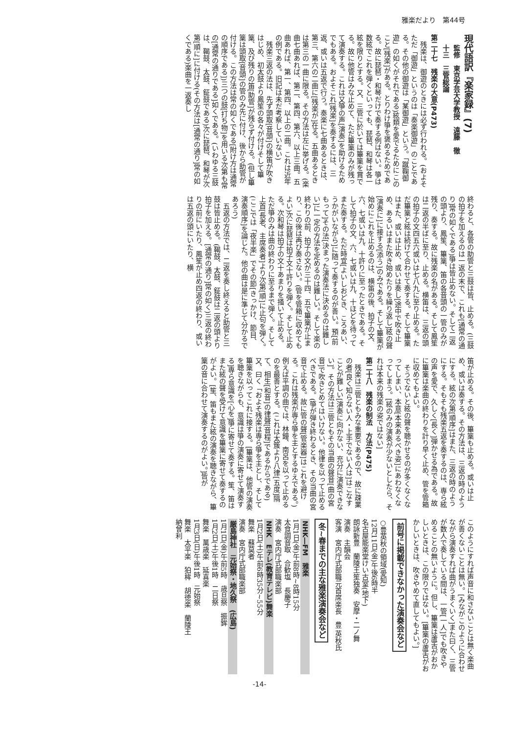雅楽だより　第44号
現代語訳『楽家録』(7)
監修　東京学芸大学教授　遠藤　徹
十三　三管総論
第二十七　残楽の大意(P473)
残楽は、御遊のときには必ず行われる。(およそただ「御遊」というのは「奏楽御遊」のことである。その他の御遊は「某御遊」という。「蹴鞠御遊」の如くがそれである)絃類を愛でるためにこのこと[残楽]がある。とりわけ箏を褒めるためである。故に琵琶・和琴だけで奏する例はない。箏は数絃でこれを弾くといっても、琵琶、和琴は各一絃を限りとする。又、三管に於いては篳篥を賞でる。故に他管はみな止めて、ただ篳篥のみが残って演奏する。これは又箏の声[演奏]を助けるためでもある。およそこれ[残楽]を奏するには、三返、或いは五返で行う。奏楽に七曲あるときは、第三、第六の二曲に[残楽が]在る。五曲あるときは第三の一曲に限る。その方法は左に挙げる。(楽曲七曲あれば、第二、第四、第六、以上三曲。五曲あれば、第一、第四、以上の二曲。これは近年の例である。旧記は未だ考察していない)
残楽三返の法は、先ず頭取[音頭]の横笛が吹きはじめ、初太鼓より鳳笙の各々が付けそして篳篥、及び残りの笛[助管]が残らず付ける。(但し篳篥は頭取[音頭]の管のみ先に付け、後から助管が付ける。この方法は常の如くである[附け方は通常の順序である])三つの鼓[打ち物]を用いる次第も常の[通常の通りである]如くである。(いわゆる三鼓は、鞨鼓、太鼓、鉦鼓である)次に琵琶、和琴が次第[順に]に付ける(その方法は[通常の通り]常の如くである)楽曲を一返奏し
終わると、各管の助管と三鼓は皆、止める。(三鼓の拍子を加えるのは一返の末で、これも[通常の通り]常の如くである)箏は皆止めない。そして二返の頭より、鳳笙、篳篥、笛の各音頭の一管のみが残り、奏する。故に残楽の名がある。そして鳳笙は二返の半ばに至り、止める。横笛は、三返の頭の拍子の文四五六或いは七八九に至り止める。ただ篳篥と絃は続けて合わせて奏する。そして篳篥はまた、或いは止め、或いは奏し[途中で吹き止め、あるいはまた吹き始めたりを繰り返し]絃の聲[演奏に]に接する[添う]のみである。そして篳篥が始めにこれを止めるのは、横笛の後、拍子の文、六、七或いは九、十許りに至ったときである。そして拍子の文、六、七或いは九、十ほどを待ってまた奏する。ただ時宜[よいしおどき、ころあい、うかがいながら]に随って奏するのが善い。預[前もって]その法[決まった演奏法に決めるのは難しい]に一定の方法を定めるのは難しい。そして楽の終わりの前、拍子の文が三十四、五で篳篥が止まり、この後は再び奏さない。(管を管箱に収めてもよい)次に琵琶は拍子文十許りを弾く。そして止める。次和琴は拍子の文十あまりを掻いて止める。ただ箏のみは曲の終わりに至るまで弾く。そして上首[長老、主席奏者]より次第[順]に止句を弾く。(ここでは「夜半楽」でその節[きっかけ、節目、演奏順序]を論じた。他の曲は是に準じて分かるであろう)
五返の方法では、二返を奏し終えると助管と三鼓は皆止める。(鞨鼓、太鼓、鉦鼓は二返の頭より拍子を加える。[通常の通り]常の如く)三返の終わりの前にいたり、鳳笙が止め四返の終わり、或いは五返の頭にいたり、横
笛が止める。その後、篳篥も止める。或いは止め、或いは奏する。その方法は、三返の時のようにする。絃の次第[順序]はまた、三返の時のようにする。そもそも残楽五返を奏するのは、専ら絃の声を愛で、久しく[長く]弾かせる為である。故に篳篥は楽曲の終わりを計り早く止め、管を管箱に収めてもよい。
そうでないと絃の聲を聴かせるのが多くなくなってしまい、本意[本来あるべき姿]にあわなくなってしまう。[絃のみの演奏が少ないとしたら、それは本来の残楽の姿ではない]
第二十八　残楽の制法　方法(P475)
残楽は三管ともみな重要であるので、故に疎業の者[良く知らない人・上手でない人は]はこなすことが難しい[演奏に向かない、充分に演奏できない]。その方法は三管ともその当曲の聲音[曲の宮音]で吹きとめてはいけない。他律を以って止めるべきである。(箏が弾き終わるとき、その当曲の宮音で止める。故に管の聲[管楽器]はこれを避ける。これは残楽が専ら箏を主とするゆえである。)例えば平調の曲では、林鐘、南呂を以って止めるのを最善とする。(これは太簇より八律[五度]隔て、相生[和音]の律聲[音程]であるからである)又、曰く「およそ残楽は専ら箏を主とし、そして篳篥を以ってこれに接する。[篳篥は、他管の演奏を聴きながらも、意識は箏の演奏に寄せて演奏する]専ら意識を[心を]箏に寄せて奏する。笙、笛はまた絃の聲を受けて意識を篳篥に寄せて奏するのがよい。[笙、笛もまた絃の演奏を聴きながら、篳篥の音に合わせて演奏するのがよい。]皆が
このようにすれば声音に和さないことは無く楽曲が善くないことは無い。[みながこのように合わせながら演奏すれば曲がうまくいく]また曰く、三管が数人で奏している間は、一管[一人]でも吹きやめることの無いように。但し、篳篥は蘆舌がおかしいときは、この限りではない。[篳篥の蘆舌がおかしいときは、吹きやめて直してもよい。]
前号に掲載できなかった演奏会など
○豊英秋の領域(愛知)
12月11日(金)午後6時半
名古屋能楽堂けい古室(地下)
朗詠新豊　蘭陵王笙独奏　安摩・二ノ舞
演奏　主韻会
客演　宮内庁式部職元首席楽長　豊 英秋氏
冬~春までの主な雅楽演奏会など
NHK―FM　雅楽
1月1日(金)午前8時~8時15分
太食調音取　合歓塩　長慶子
演奏　宮内庁式部職楽部
NHK　Eテレ(教育テレビ)舞楽
1月2日(土)午前6時35分~55分
舞楽　蘇莫者
演奏　宮内庁式部職楽部
厳島神社　元始祭・地久祭　(広島)
1月1日(金)午前5時　歳旦祭　振鉾
1月2日(土)午後1時　二日祭
舞楽　萬歳楽　延喜楽
1月3日(日)午後1時　元始祭
舞楽　太平楽　狛桙　胡徳楽　蘭陵王
納曾利
-14-